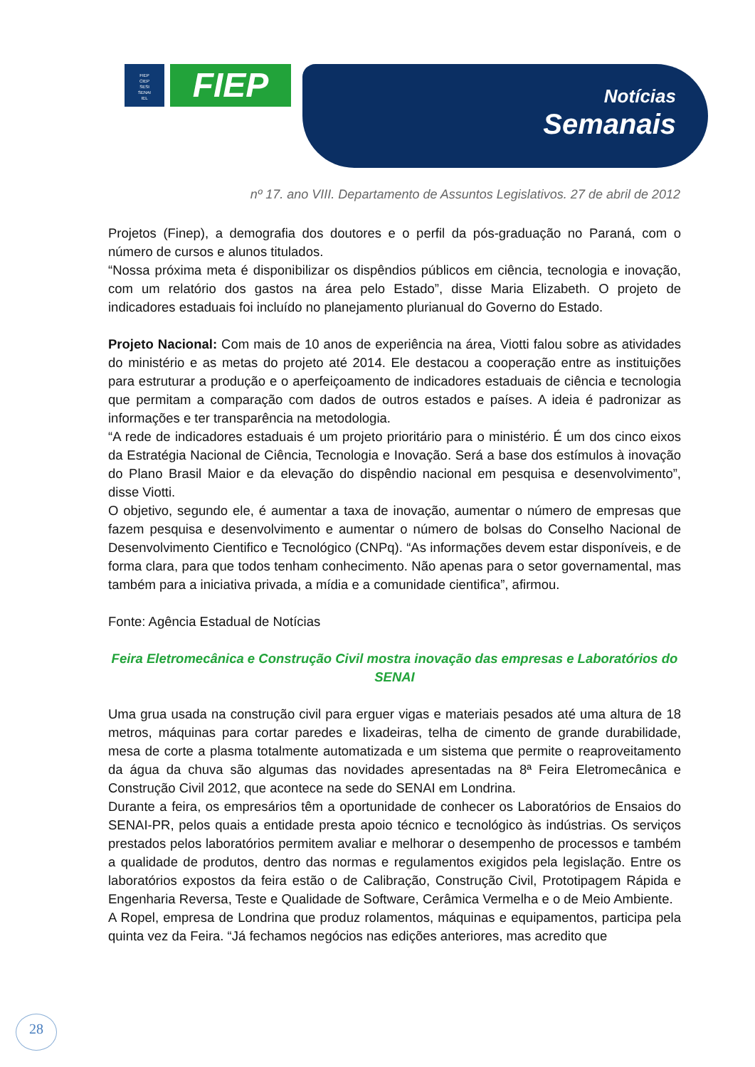FIEP
CIEP
SESI
SENAI
IEL
FIEP Notícias
Semanais
nº 17. ano VIII. Departamento de Assuntos Legislativos. 27 de abril de 2012
Projetos (Finep), a demografia dos doutores e o perfil da pós-graduação no Paraná, com o número de cursos e alunos titulados.
“Nossa próxima meta é disponibilizar os dispêndios públicos em ciência, tecnologia e inovação, com um relatório dos gastos na área pelo Estado”, disse Maria Elizabeth. O projeto de indicadores estaduais foi incluído no planejamento plurianual do Governo do Estado.
Projeto Nacional: Com mais de 10 anos de experiência na área, Viotti falou sobre as atividades do ministério e as metas do projeto até 2014. Ele destacou a cooperação entre as instituições para estruturar a produção e o aperfeiçoamento de indicadores estaduais de ciência e tecnologia que permitam a comparação com dados de outros estados e países. A ideia é padronizar as informações e ter transparência na metodologia.
“A rede de indicadores estaduais é um projeto prioritário para o ministério. É um dos cinco eixos da Estratégia Nacional de Ciência, Tecnologia e Inovação. Será a base dos estímulos à inovação do Plano Brasil Maior e da elevação do dispêndio nacional em pesquisa e desenvolvimento”, disse Viotti.
O objetivo, segundo ele, é aumentar a taxa de inovação, aumentar o número de empresas que fazem pesquisa e desenvolvimento e aumentar o número de bolsas do Conselho Nacional de Desenvolvimento Cientifico e Tecnológico (CNPq). “As informações devem estar disponíveis, e de forma clara, para que todos tenham conhecimento. Não apenas para o setor governamental, mas também para a iniciativa privada, a mídia e a comunidade cientifica”, afirmou.
Fonte: Agência Estadual de Notícias
Feira Eletromecânica e Construção Civil mostra inovação das empresas e Laboratórios do SENAI
Uma grua usada na construção civil para erguer vigas e materiais pesados até uma altura de 18 metros, máquinas para cortar paredes e lixadeiras, telha de cimento de grande durabilidade, mesa de corte a plasma totalmente automatizada e um sistema que permite o reaproveitamento da água da chuva são algumas das novidades apresentadas na 8ª Feira Eletromecânica e Construção Civil 2012, que acontece na sede do SENAI em Londrina.
Durante a feira, os empresários têm a oportunidade de conhecer os Laboratórios de Ensaios do SENAI-PR, pelos quais a entidade presta apoio técnico e tecnológico às indústrias. Os serviços prestados pelos laboratórios permitem avaliar e melhorar o desempenho de processos e também a qualidade de produtos, dentro das normas e regulamentos exigidos pela legislação. Entre os laboratórios expostos da feira estão o de Calibração, Construção Civil, Prototipagem Rápida e Engenharia Reversa, Teste e Qualidade de Software, Cerâmica Vermelha e o de Meio Ambiente.
A Ropel, empresa de Londrina que produz rolamentos, máquinas e equipamentos, participa pela quinta vez da Feira. “Já fechamos negócios nas edições anteriores, mas acredito que
28